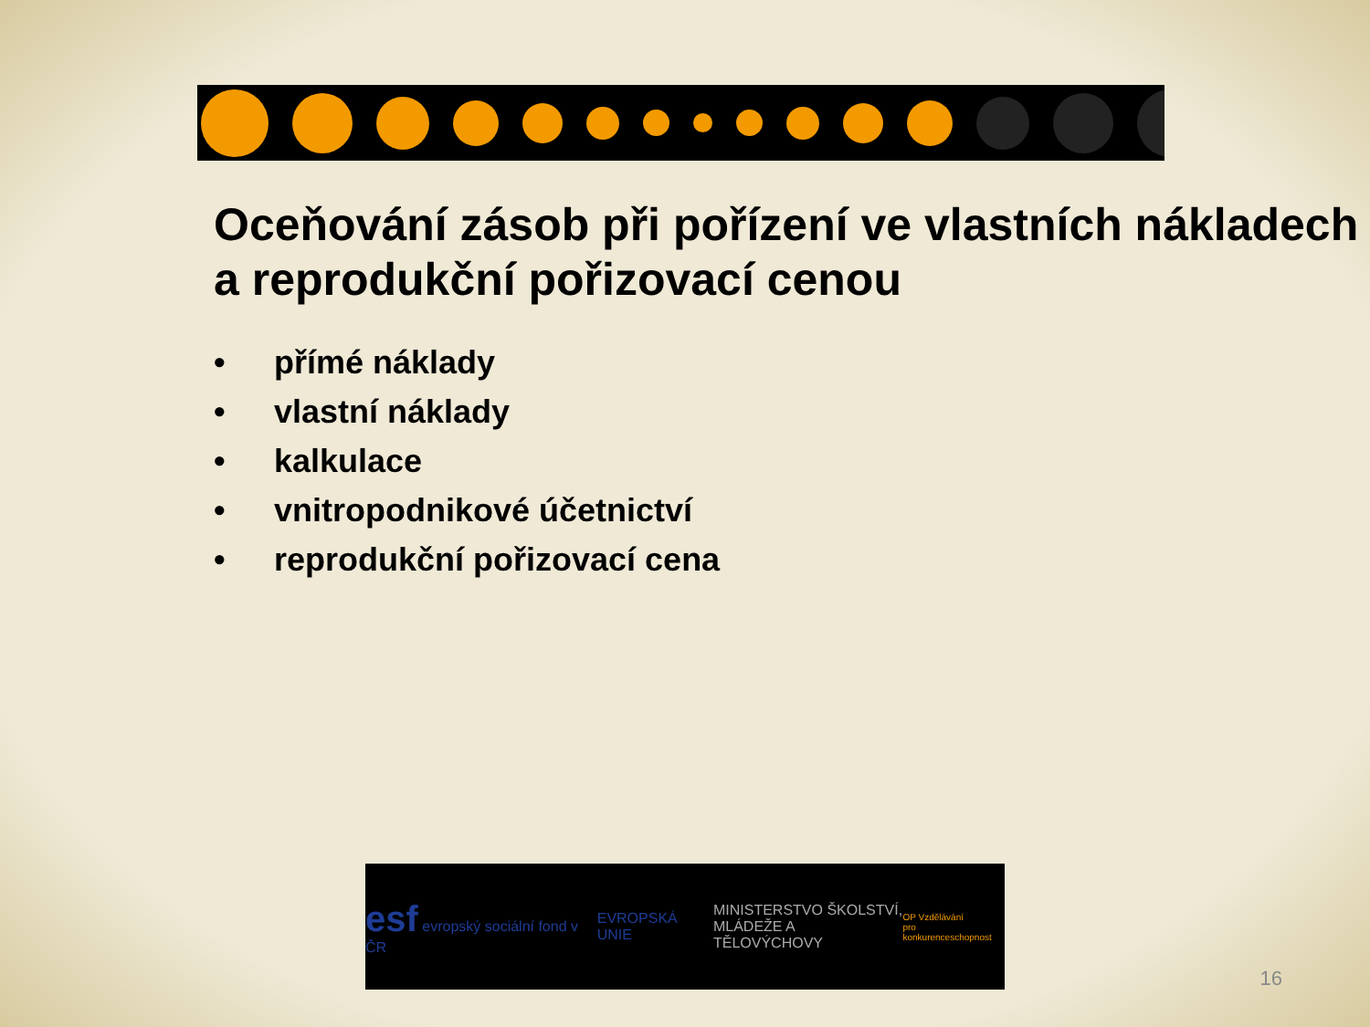Oceňování zásob při pořízení ve vlastních nákladech a reprodukční pořizovací cenou
• přímé náklady
• vlastní náklady
• kalkulace
• vnitropodnikové účetnictví
• reprodukční pořizovací cena
esf evropský sociální fond v ČR
EVROPSKÁ UNIE
MINISTERSTVO ŠKOLSTVÍ,
MLÁDEŽE A TĚLOVÝCHOVY
OP Vzdělávání
pro konkurenceschopnost
16